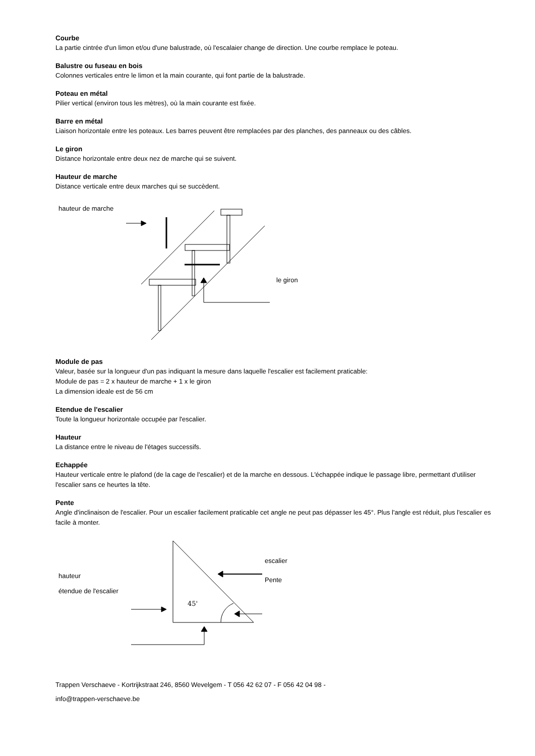Courbe
La partie cintrée d'un limon et/ou d'une balustrade, où l'escalaier change de direction. Une courbe remplace le poteau.
Balustre ou fuseau en bois
Colonnes verticales entre le limon et la main courante, qui font partie de la balustrade.
Poteau en métal
Pilier vertical (environ tous les mètres), où la main courante est fixée.
Barre en métal
Liaison horizontale entre les poteaux. Les barres peuvent être remplacées par des planches, des panneaux ou des câbles.
Le giron
Distance horizontale entre deux nez de marche qui se suivent.
Hauteur de marche
Distance verticale entre deux marches qui se succèdent.
hauteur de marche
le giron
Module de pas
Valeur, basée sur la longueur d'un pas indiquant la mesure dans laquelle l'escalier est facilement praticable:
Module de pas = 2 x hauteur de marche + 1 x le giron
La dimension ideale est de 56 cm
Etendue de l'escalier
Toute la longueur horizontale occupée par l'escalier.
Hauteur
La distance entre le niveau de l'étages successifs.
Echappée
Hauteur verticale entre le plafond (de la cage de l'escalier) et de la marche en dessous. L'échappée indique le passage libre, permettant d'utiliser l'escalier sans ce heurtes la tête.
Pente
Angle d'inclinaison de l'escalier. Pour un escalier facilement praticable cet angle ne peut pas dépasser les 45°. Plus l'angle est réduit, plus l'escalier es facile à monter.
45'
hauteur
étendue de l'escalier
escalier
Pente
Trappen Verschaeve - Kortrijkstraat 246, 8560 Wevelgem - T 056 42 62 07 - F 056 42 04 98 -
info@trappen-verschaeve.be